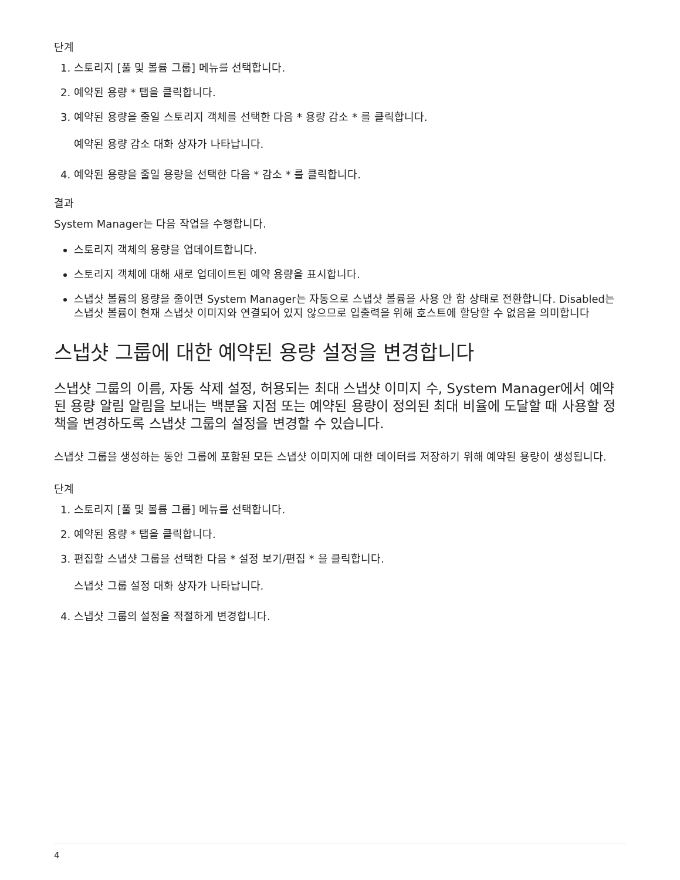단계
1. 스토리지 [풀 및 볼륨 그룹] 메뉴를 선택합니다.
2. 예약된 용량 * 탭을 클릭합니다.
3. 예약된 용량을 줄일 스토리지 객체를 선택한 다음 * 용량 감소 * 를 클릭합니다.
예약된 용량 감소 대화 상자가 나타납니다.
4. 예약된 용량을 줄일 용량을 선택한 다음 * 감소 * 를 클릭합니다.
결과
System Manager는 다음 작업을 수행합니다.
스토리지 객체의 용량을 업데이트합니다.
스토리지 객체에 대해 새로 업데이트된 예약 용량을 표시합니다.
스냅샷 볼륨의 용량을 줄이면 System Manager는 자동으로 스냅샷 볼륨을 사용 안 함 상태로 전환합니다. Disabled는 스냅샷 볼륨이 현재 스냅샷 이미지와 연결되어 있지 않으므로 입출력을 위해 호스트에 할당할 수 없음을 의미합니다
스냅샷 그룹에 대한 예약된 용량 설정을 변경합니다
스냅샷 그룹의 이름, 자동 삭제 설정, 허용되는 최대 스냅샷 이미지 수, System Manager에서 예약된 용량 알림 알림을 보내는 백분율 지점 또는 예약된 용량이 정의된 최대 비율에 도달할 때 사용할 정책을 변경하도록 스냅샷 그룹의 설정을 변경할 수 있습니다.
스냅샷 그룹을 생성하는 동안 그룹에 포함된 모든 스냅샷 이미지에 대한 데이터를 저장하기 위해 예약된 용량이 생성됩니다.
단계
1. 스토리지 [풀 및 볼륨 그룹] 메뉴를 선택합니다.
2. 예약된 용량 * 탭을 클릭합니다.
3. 편집할 스냅샷 그룹을 선택한 다음 * 설정 보기/편집 * 을 클릭합니다.
스냅샷 그룹 설정 대화 상자가 나타납니다.
4. 스냅샷 그룹의 설정을 적절하게 변경합니다.
4